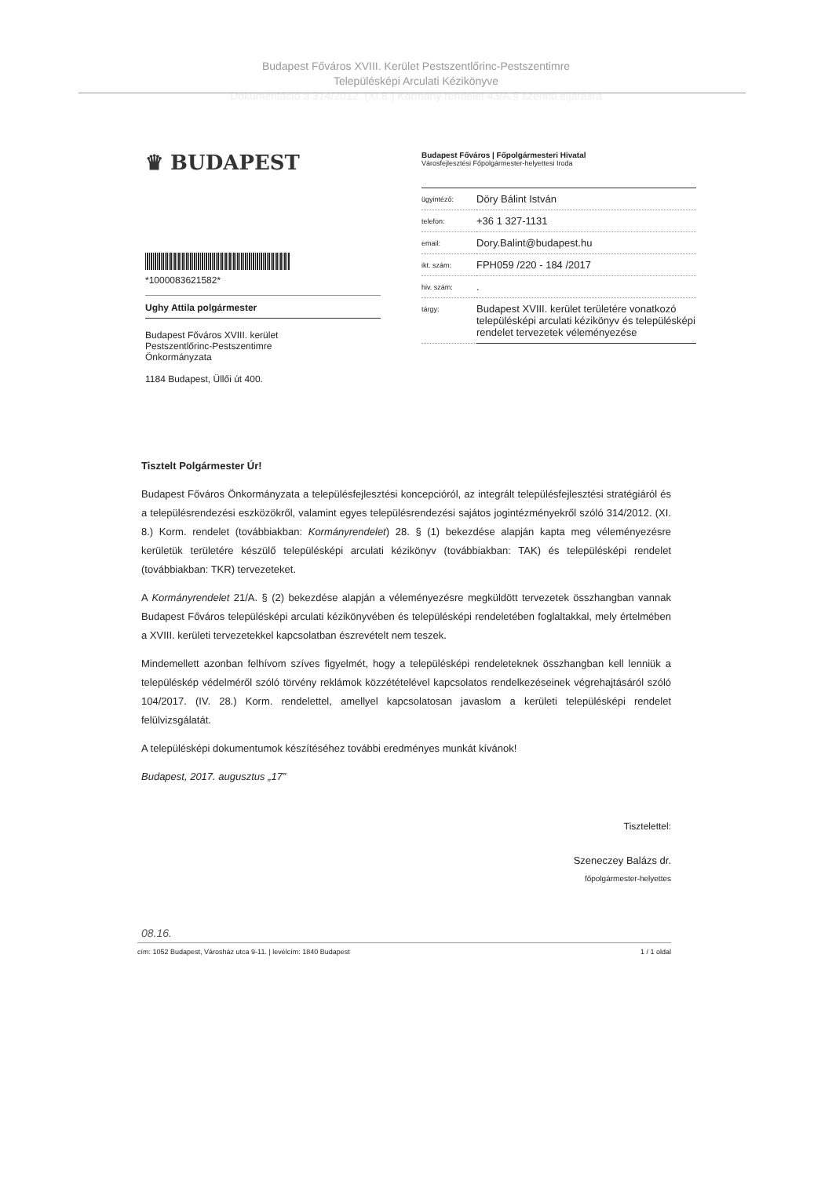Budapest Főváros XVIII. Kerület Pestszentlőrinc-Pestszentimre
Településképi Arculati Kézikönyve
Dokumentáció a 314/2012. (XI.8.) Kormány rendelet 43/A.§ szerinti eljárásra
♛ BUDAPEST
*1000083621582*
Ughy Attila polgármester
Budapest Főváros XVIII. kerület
Pestszentlőrinc-Pestszentimre
Önkormányzata
1184 Budapest, Üllői út 400.
Budapest Főváros | Főpolgármesteri Hivatal
Városfejlesztési Főpolgármester-helyettesi Iroda
| ügyintéző: | Döry Bálint István |
| telefon: | +36 1 327-1131 |
| email: | Dory.Balint@budapest.hu |
| ikt. szám: | FPH059 /220 - 184 /2017 |
| hiv. szám: | . |
| tárgy: | Budapest XVIII. kerület területére vonatkozó településképi arculati kézikönyv és településképi rendelet tervezetek véleményezése |
Tisztelt Polgármester Úr!
Budapest Főváros Önkormányzata a településfejlesztési koncepcióról, az integrált településfejlesztési stratégiáról és a településrendezési eszközökről, valamint egyes településrendezési sajátos jogintézményekről szóló 314/2012. (XI. 8.) Korm. rendelet (továbbiakban: Kormányrendelet) 28. § (1) bekezdése alapján kapta meg véleményezésre kerületük területére készülő településképi arculati kézikönyv (továbbiakban: TAK) és településképi rendelet (továbbiakban: TKR) tervezeteket.
A Kormányrendelet 21/A. § (2) bekezdése alapján a véleményezésre megküldött tervezetek összhangban vannak Budapest Főváros településképi arculati kézikönyvében és településképi rendeletében foglaltakkal, mely értelmében a XVIII. kerületi tervezetekkel kapcsolatban észrevételt nem teszek.
Mindemellett azonban felhívom szíves figyelmét, hogy a településképi rendeleteknek összhangban kell lenniük a településkép védelméről szóló törvény reklámok közzétételével kapcsolatos rendelkezéseinek végrehajtásáról szóló 104/2017. (IV. 28.) Korm. rendelettel, amellyel kapcsolatosan javaslom a kerületi településképi rendelet felülvizsgálatát.
A településképi dokumentumok készítéséhez további eredményes munkát kívánok!
Budapest, 2017. augusztus „17”
Tisztelettel:
Szeneczey Balázs dr.
főpolgármester-helyettes
08.16.
cím: 1052 Budapest, Városház utca 9-11. | levélcím: 1840 Budapest 1 / 1 oldal